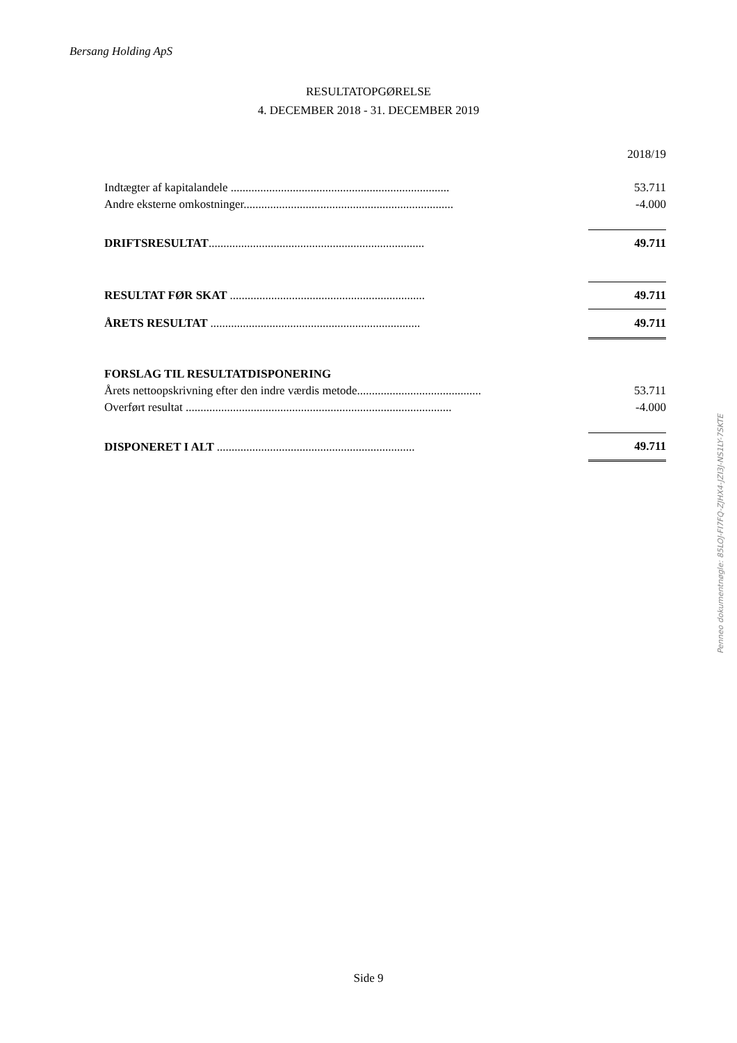Bersang Holding ApS
RESULTATOPGØRELSE
4. DECEMBER 2018 - 31. DECEMBER 2019
| | | 2018/19 |
| Indtægter af kapitalandele .......................................................................... | | 53.711 |
| Andre eksterne omkostninger....................................................................... | | -4.000 |
| DRIFTSRESULTAT ......................................................................... | | 49.711 |
| RESULTAT FØR SKAT .................................................................. | | 49.711 |
| ÅRETS RESULTAT ....................................................................... | | 49.711 |
| FORSLAG TIL RESULTATDISPONERING | | |
| Årets nettoopskrivning efter den indre værdis metode.......................................... | | 53.711 |
| Overført resultat .......................................................................................... | | -4.000 |
| DISPONERET I ALT ................................................................... | | 49.711 |
Penneo dokumentnøgle: 85LOJ-FI7FQ-ZJHX4-JZI3J-NS1LY-7SKTE
Side 9